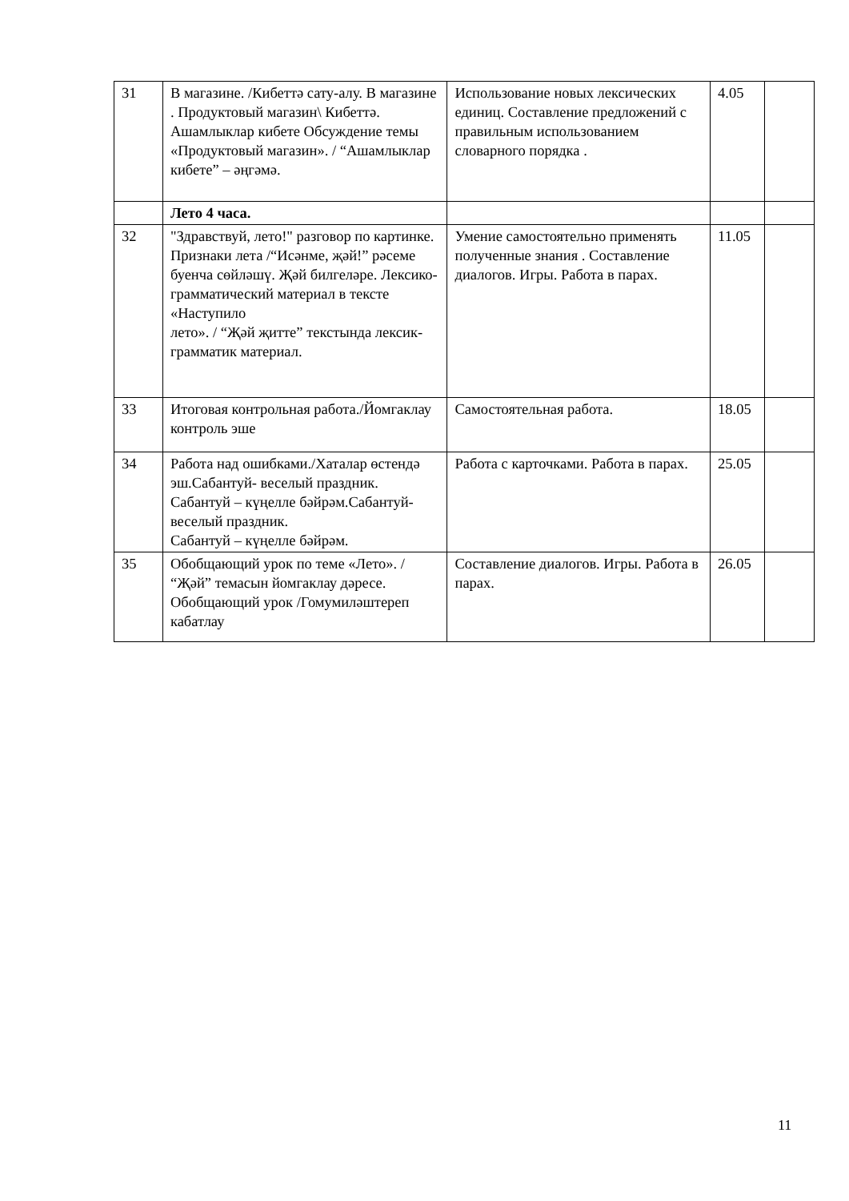| 31 | В магазине. /Кибеттә сату-алу. В магазине . Продуктовый магазин\ Кибеттә. Ашамлыклар кибете Обсуждение темы «Продуктовый магазин». / “Ашамлыклар кибете” – әңгәмә. | Использование новых лексических единиц. Составление предложений с правильным использованием словарного порядка . | 4.05 | |
| | Лето 4 часа. | | | |
| 32 | "Здравствуй, лето!" разговор по картинке. Признаки лета /“Исәнме, җәй!” рәсеме буенча сөйләшү. Җәй билгеләре. Лексико-грамматический материал в тексте «Наступило лето». / “Җәй җитте” текстында лексик-грамматик материал. | Умение самостоятельно применять полученные знания . Составление диалогов. Игры. Работа в парах. | 11.05 | |
| 33 | Итоговая контрольная работа./Йомгаклау контроль эше | Самостоятельная работа. | 18.05 | |
| 34 | Работа над ошибками./Хаталар өстендә эш.Сабантуй- веселый праздник. Сабантуй – күңелле бәйрәм.Сабантуй- веселый праздник. Сабантуй – күңелле бәйрәм. | Работа с карточками. Работа в парах. | 25.05 | |
| 35 | Обобщающий урок по теме «Лето». / “Җәй” темасын йомгаклау дәресе. Обобщающий урок /Гомумиләштереп кабатлау | Составление диалогов. Игры. Работа в парах. | 26.05 | |
11